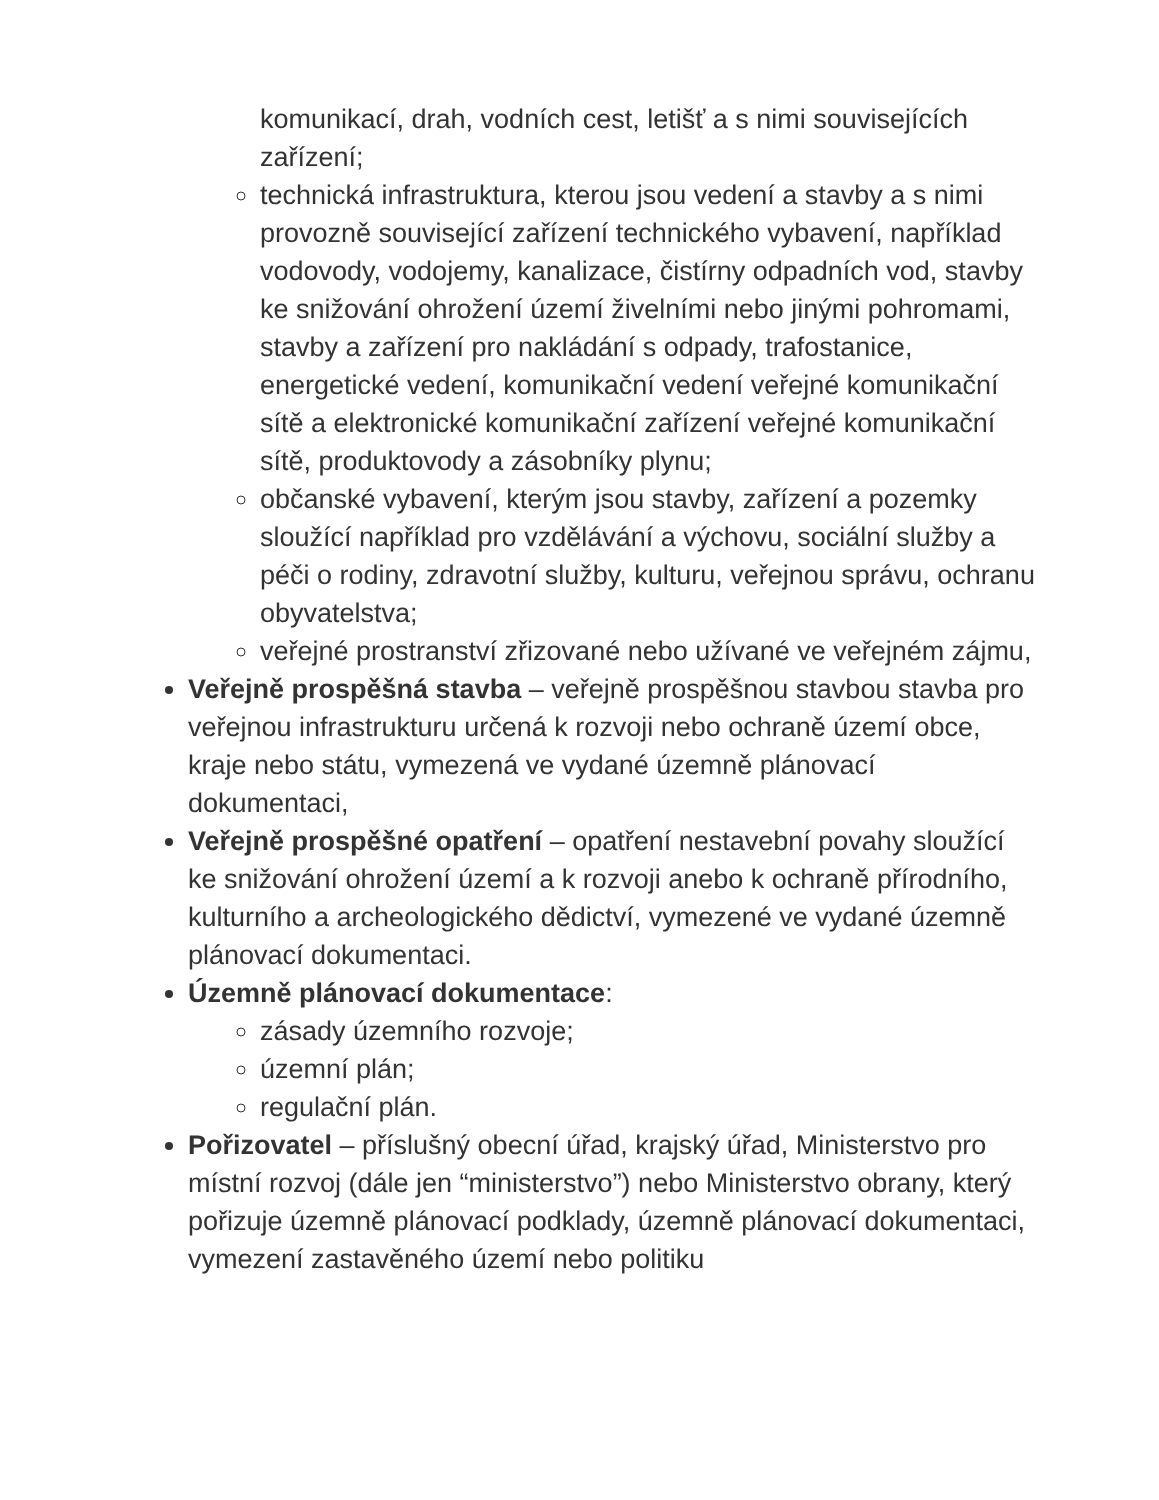komunikací, drah, vodních cest, letišť a s nimi souvisejících zařízení;
technická infrastruktura, kterou jsou vedení a stavby a s nimi provozně související zařízení technického vybavení, například vodovody, vodojemy, kanalizace, čistírny odpadních vod, stavby ke snižování ohrožení území živelními nebo jinými pohromami, stavby a zařízení pro nakládání s odpady, trafostanice, energetické vedení, komunikační vedení veřejné komunikační sítě a elektronické komunikační zařízení veřejné komunikační sítě, produktovody a zásobníky plynu;
občanské vybavení, kterým jsou stavby, zařízení a pozemky sloužící například pro vzdělávání a výchovu, sociální služby a péči o rodiny, zdravotní služby, kulturu, veřejnou správu, ochranu obyvatelstva;
veřejné prostranství zřizované nebo užívané ve veřejném zájmu,
Veřejně prospěšná stavba – veřejně prospěšnou stavbou stavba pro veřejnou infrastrukturu určená k rozvoji nebo ochraně území obce, kraje nebo státu, vymezená ve vydané územně plánovací dokumentaci,
Veřejně prospěšné opatření – opatření nestavební povahy sloužící ke snižování ohrožení území a k rozvoji anebo k ochraně přírodního, kulturního a archeologického dědictví, vymezené ve vydané územně plánovací dokumentaci.
Územně plánovací dokumentace:
zásady územního rozvoje;
územní plán;
regulační plán.
Pořizovatel – příslušný obecní úřad, krajský úřad, Ministerstvo pro místní rozvoj (dále jen “ministerstvo”) nebo Ministerstvo obrany, který pořizuje územně plánovací podklady, územně plánovací dokumentaci, vymezení zastavěného území nebo politiku